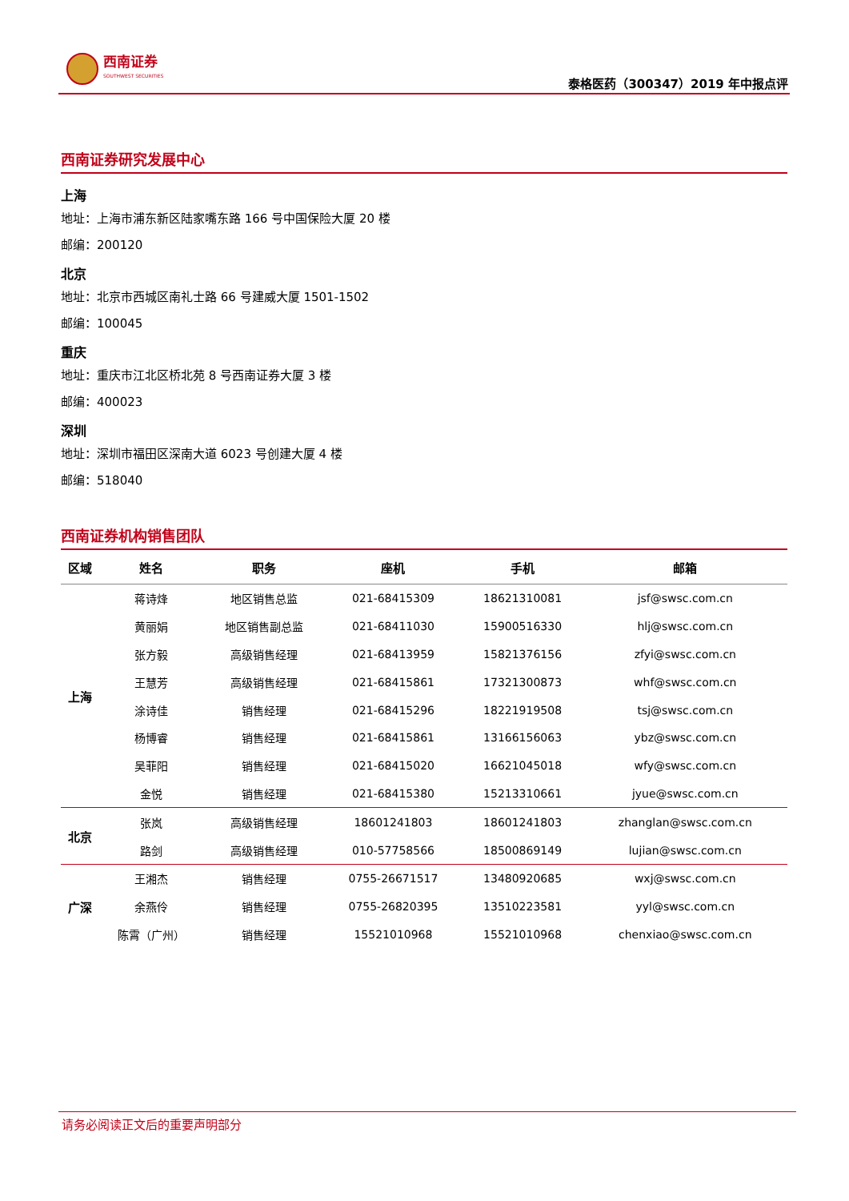西南证券
SOUTHWEST SECURITIES
泰格医药（300347）2019 年中报点评
西南证券研究发展中心
上海
地址：上海市浦东新区陆家嘴东路 166 号中国保险大厦 20 楼
邮编：200120
北京
地址：北京市西城区南礼士路 66 号建威大厦 1501-1502
邮编：100045
重庆
地址：重庆市江北区桥北苑 8 号西南证券大厦 3 楼
邮编：400023
深圳
地址：深圳市福田区深南大道 6023 号创建大厦 4 楼
邮编：518040
西南证券机构销售团队
| 区域 | 姓名 | 职务 | 座机 | 手机 | 邮箱 |
| --- | --- | --- | --- | --- | --- |
| 上海 | 蒋诗烽 | 地区销售总监 | 021-68415309 | 18621310081 | jsf@swsc.com.cn |
| | 黄丽娟 | 地区销售副总监 | 021-68411030 | 15900516330 | hlj@swsc.com.cn |
| | 张方毅 | 高级销售经理 | 021-68413959 | 15821376156 | zfyi@swsc.com.cn |
| | 王慧芳 | 高级销售经理 | 021-68415861 | 17321300873 | whf@swsc.com.cn |
| | 涂诗佳 | 销售经理 | 021-68415296 | 18221919508 | tsj@swsc.com.cn |
| | 杨博睿 | 销售经理 | 021-68415861 | 13166156063 | ybz@swsc.com.cn |
| | 吴菲阳 | 销售经理 | 021-68415020 | 16621045018 | wfy@swsc.com.cn |
| | 金悦 | 销售经理 | 021-68415380 | 15213310661 | jyue@swsc.com.cn |
| 北京 | 张岚 | 高级销售经理 | 18601241803 | 18601241803 | zhanglan@swsc.com.cn |
| | 路剑 | 高级销售经理 | 010-57758566 | 18500869149 | lujian@swsc.com.cn |
| 广深 | 王湘杰 | 销售经理 | 0755-26671517 | 13480920685 | wxj@swsc.com.cn |
| | 余燕伶 | 销售经理 | 0755-26820395 | 13510223581 | yyl@swsc.com.cn |
| | 陈霄（广州） | 销售经理 | 15521010968 | 15521010968 | chenxiao@swsc.com.cn |
请务必阅读正文后的重要声明部分